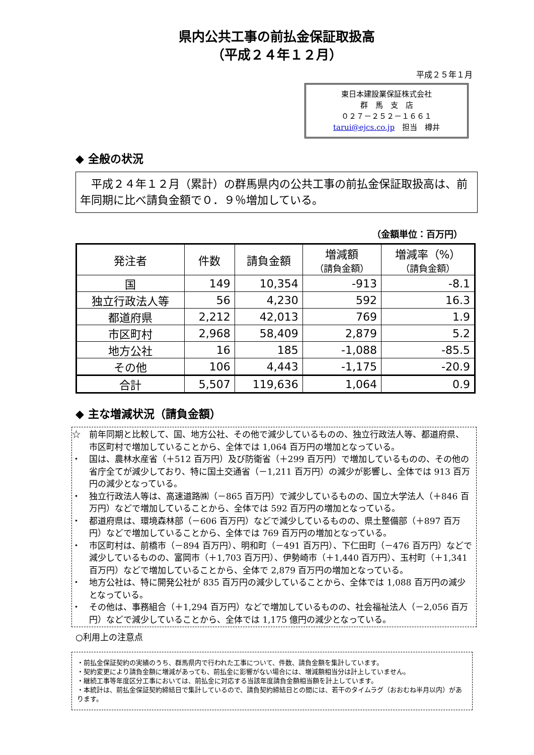県内公共工事の前払金保証取扱高
（平成２４年１２月）
平成２５年１月
東日本建設業保証株式会社
群　馬　支　店
０２７－２５２－１６６１
tarui@ejcs.co.jp　担当　樽井
◆ 全般の状況
　平成２４年１２月（累計）の群馬県内の公共工事の前払金保証取扱高は、前年同期に比べ請負金額で０．９％増加している。
（金額単位：百万円）
| 発注者 | 件数 | 請負金額 | 増減額 （請負金額） | 増減率（%） （請負金額） |
| --- | --- | --- | --- | --- |
| 国 | 149 | 10,354 | -913 | -8.1 |
| 独立行政法人等 | 56 | 4,230 | 592 | 16.3 |
| 都道府県 | 2,212 | 42,013 | 769 | 1.9 |
| 市区町村 | 2,968 | 58,409 | 2,879 | 5.2 |
| 地方公社 | 16 | 185 | -1,088 | -85.5 |
| その他 | 106 | 4,443 | -1,175 | -20.9 |
| 合計 | 5,507 | 119,636 | 1,064 | 0.9 |
◆ 主な増減状況（請負金額）
☆　前年同期と比較して、国、地方公社、その他で減少しているものの、独立行政法人等、都道府県、市区町村で増加していることから、全体では 1,064 百万円の増加となっている。
・　国は、農林水産省（＋512 百万円）及び防衛省（＋299 百万円）で増加しているものの、その他の省庁全てが減少しており、特に国土交通省（－1,211 百万円）の減少が影響し、全体では 913 百万円の減少となっている。
・　独立行政法人等は、高速道路㈱（－865 百万円）で減少しているものの、国立大学法人（＋846 百万円）などで増加していることから、全体では 592 百万円の増加となっている。
・　都道府県は、環境森林部（－606 百万円）などで減少しているものの、県土整備部（＋897 百万円）などで増加していることから、全体では 769 百万円の増加となっている。
・　市区町村は、前橋市（－894 百万円）、明和町（－491 百万円）、下仁田町（－476 百万円）などで減少しているものの、富岡市（＋1,703 百万円）、伊勢崎市（＋1,440 百万円）、玉村町（＋1,341 百万円）などで増加していることから、全体で 2,879 百万円の増加となっている。
・　地方公社は、特に開発公社が 835 百万円の減少していることから、全体では 1,088 百万円の減少となっている。
・　その他は、事務組合（＋1,294 百万円）などで増加しているものの、社会福祉法人（－2,056 百万円）などで減少していることから、全体では 1,175 億円の減少となっている。
○利用上の注意点
・前払金保証契約の実績のうち、群馬県内で行われた工事について、件数、請負金額を集計しています。
・契約変更により請負金額に増減があっても、前払金に影響がない場合には、増減額相当分は計上していません。
・継続工事等年度区分工事においては、前払金に対応する当該年度請負金額相当額を計上しています。
・本統計は、前払金保証契約締結日で集計しているので、請負契約締結日との間には、若干のタイムラグ（おおむね半月以内）があります。